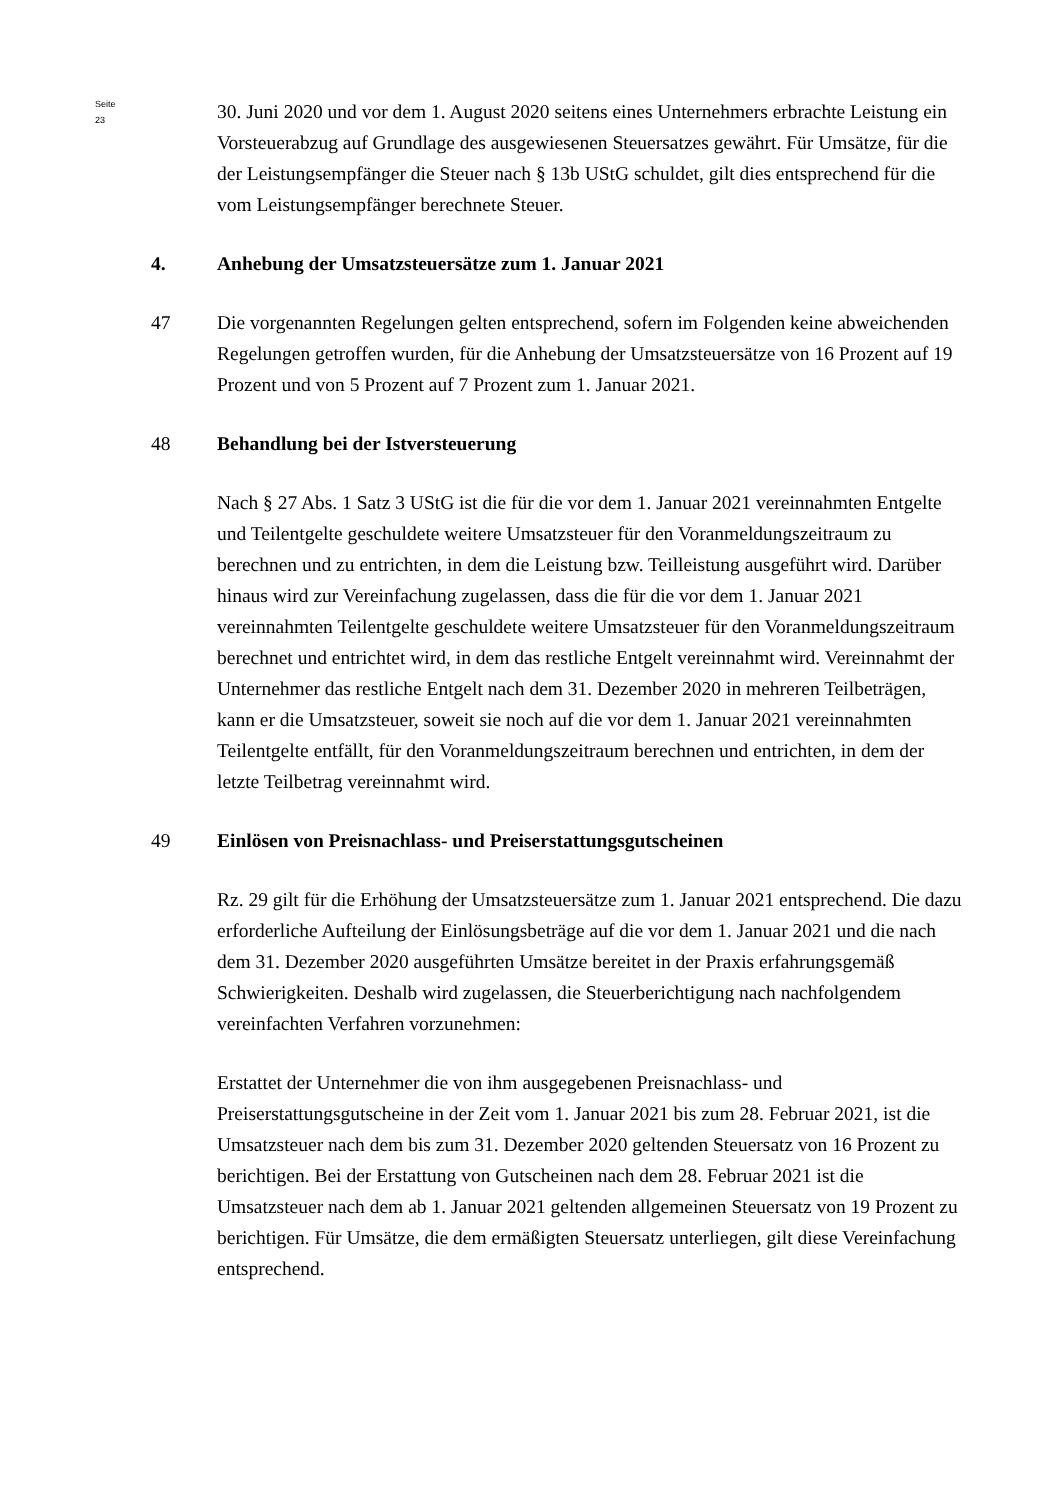Seite 23
30. Juni 2020 und vor dem 1. August 2020 seitens eines Unternehmers erbrachte Leistung ein Vorsteuerabzug auf Grundlage des ausgewiesenen Steuersatzes gewährt. Für Umsätze, für die der Leistungsempfänger die Steuer nach § 13b UStG schuldet, gilt dies entsprechend für die vom Leistungsempfänger berechnete Steuer.
4. Anhebung der Umsatzsteuersätze zum 1. Januar 2021
47 Die vorgenannten Regelungen gelten entsprechend, sofern im Folgenden keine abweichenden Regelungen getroffen wurden, für die Anhebung der Umsatzsteuersätze von 16 Prozent auf 19 Prozent und von 5 Prozent auf 7 Prozent zum 1. Januar 2021.
48 Behandlung bei der Istversteuerung
Nach § 27 Abs. 1 Satz 3 UStG ist die für die vor dem 1. Januar 2021 vereinnahmten Entgelte und Teilentgelte geschuldete weitere Umsatzsteuer für den Voranmeldungszeitraum zu berechnen und zu entrichten, in dem die Leistung bzw. Teilleistung ausgeführt wird. Darüber hinaus wird zur Vereinfachung zugelassen, dass die für die vor dem 1. Januar 2021 vereinnahmten Teilentgelte geschuldete weitere Umsatzsteuer für den Voranmeldungszeitraum berechnet und entrichtet wird, in dem das restliche Entgelt vereinnahmt wird. Vereinnahmt der Unternehmer das restliche Entgelt nach dem 31. Dezember 2020 in mehreren Teilbeträgen, kann er die Umsatzsteuer, soweit sie noch auf die vor dem 1. Januar 2021 vereinnahmten Teilentgelte entfällt, für den Voranmeldungszeitraum berechnen und entrichten, in dem der letzte Teilbetrag vereinnahmt wird.
49 Einlösen von Preisnachlass- und Preiserstattungsgutscheinen
Rz. 29 gilt für die Erhöhung der Umsatzsteuersätze zum 1. Januar 2021 entsprechend. Die dazu erforderliche Aufteilung der Einlösungsbeträge auf die vor dem 1. Januar 2021 und die nach dem 31. Dezember 2020 ausgeführten Umsätze bereitet in der Praxis erfahrungsgemäß Schwierigkeiten. Deshalb wird zugelassen, die Steuerberichtigung nach nachfolgendem vereinfachten Verfahren vorzunehmen:
Erstattet der Unternehmer die von ihm ausgegebenen Preisnachlass- und Preiserstattungsgutscheine in der Zeit vom 1. Januar 2021 bis zum 28. Februar 2021, ist die Umsatzsteuer nach dem bis zum 31. Dezember 2020 geltenden Steuersatz von 16 Prozent zu berichtigen. Bei der Erstattung von Gutscheinen nach dem 28. Februar 2021 ist die Umsatzsteuer nach dem ab 1. Januar 2021 geltenden allgemeinen Steuersatz von 19 Prozent zu berichtigen. Für Umsätze, die dem ermäßigten Steuersatz unterliegen, gilt diese Vereinfachung entsprechend.